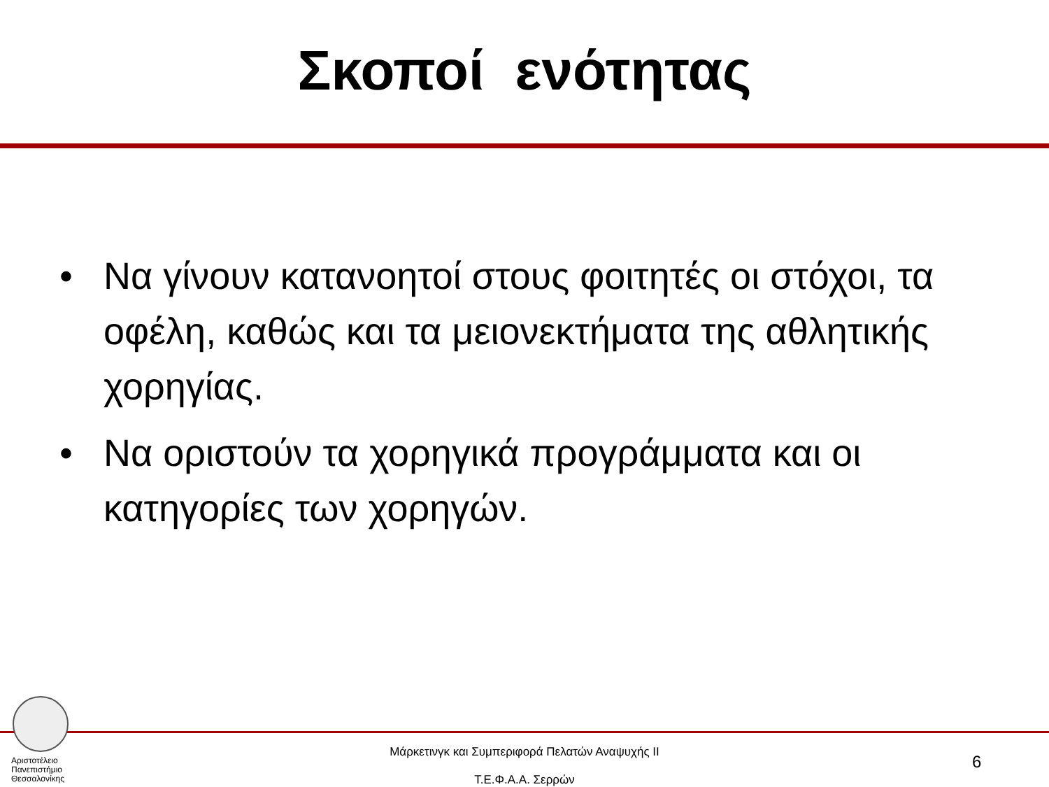Σκοποί ενότητας
• Να γίνουν κατανοητοί στους φοιτητές οι στόχοι, τα οφέλη, καθώς και τα μειονεκτήματα της αθλητικής χορηγίας.
• Να οριστούν τα χορηγικά προγράμματα και οι κατηγορίες των χορηγών.
Αριστοτέλειο
Πανεπιστήμιο
Θεσσαλονίκης
Μάρκετινγκ και Συμπεριφορά Πελατών Αναψυχής ΙΙ
Τ.Ε.Φ.Α.Α. Σερρών
6